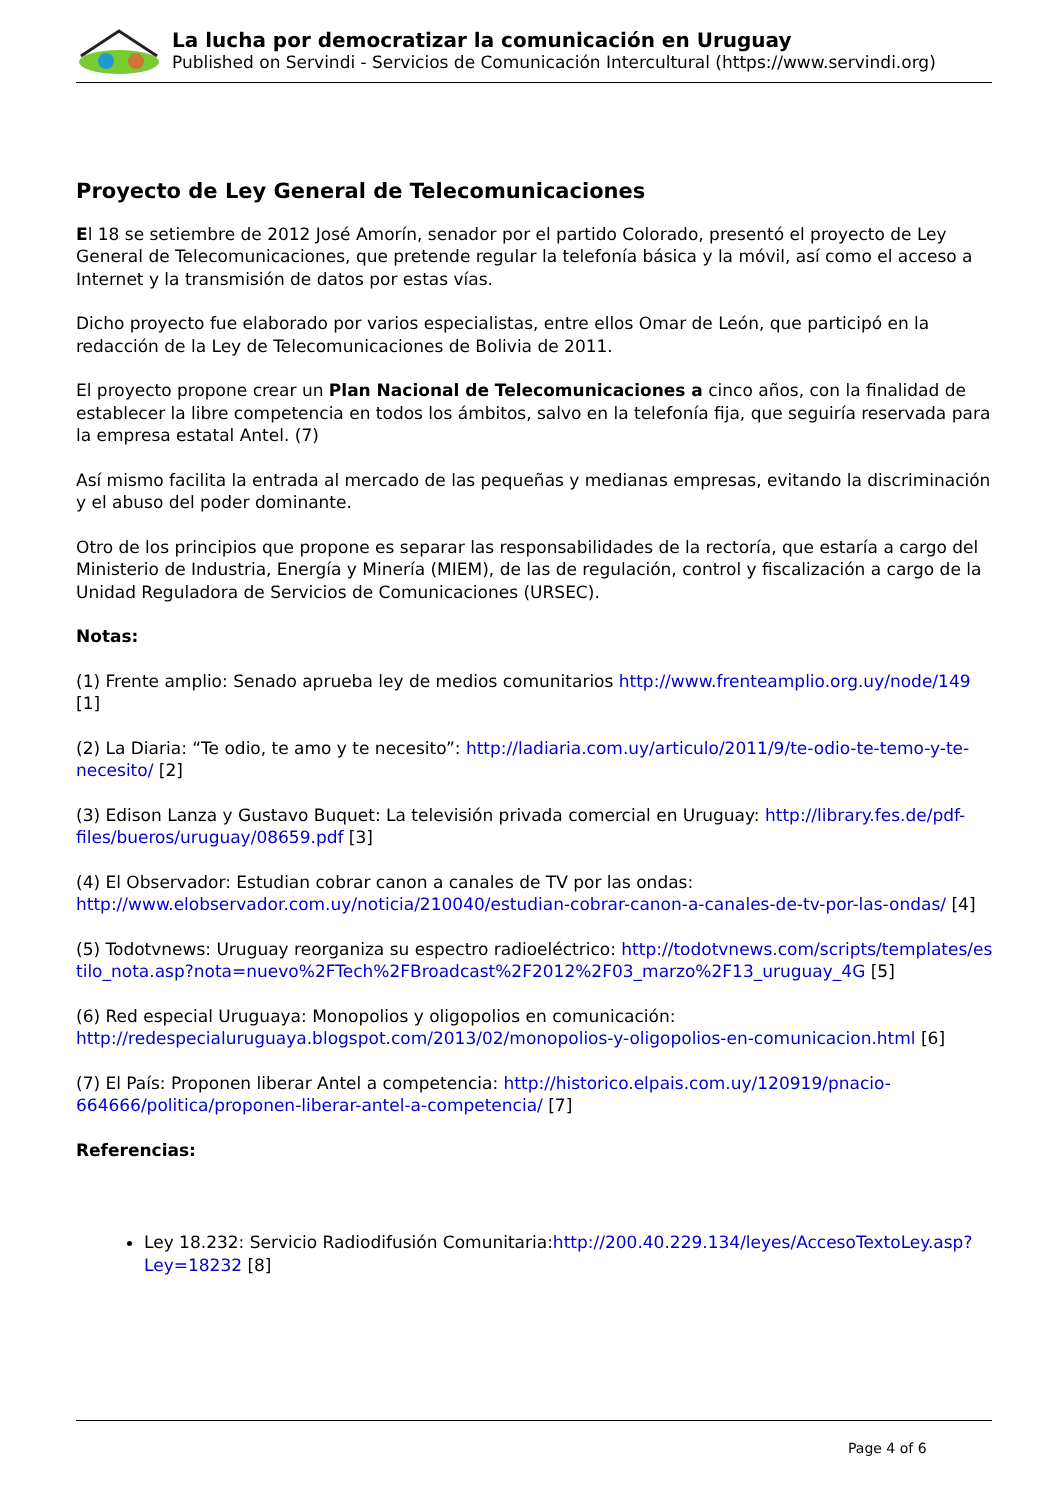La lucha por democratizar la comunicación en Uruguay
Published on Servindi - Servicios de Comunicación Intercultural (https://www.servindi.org)
Proyecto de Ley General de Telecomunicaciones
El 18 se setiembre de 2012 José Amorín, senador por el partido Colorado, presentó el proyecto de Ley General de Telecomunicaciones, que pretende regular la telefonía básica y la móvil, así como el acceso a Internet y la transmisión de datos por estas vías.
Dicho proyecto fue elaborado por varios especialistas, entre ellos Omar de León, que participó en la redacción de la Ley de Telecomunicaciones de Bolivia de 2011.
El proyecto propone crear un Plan Nacional de Telecomunicaciones a cinco años, con la finalidad de establecer la libre competencia en todos los ámbitos, salvo en la telefonía fija, que seguiría reservada para la empresa estatal Antel. (7)
Así mismo facilita la entrada al mercado de las pequeñas y medianas empresas, evitando la discriminación y el abuso del poder dominante.
Otro de los principios que propone es separar las responsabilidades de la rectoría, que estaría a cargo del Ministerio de Industria, Energía y Minería (MIEM), de las de regulación, control y fiscalización a cargo de la Unidad Reguladora de Servicios de Comunicaciones (URSEC).
Notas:
(1) Frente amplio: Senado aprueba ley de medios comunitarios http://www.frenteamplio.org.uy/node/149 [1]
(2) La Diaria: “Te odio, te amo y te necesito”: http://ladiaria.com.uy/articulo/2011/9/te-odio-te-temo-y-te-necesito/ [2]
(3) Edison Lanza y Gustavo Buquet: La televisión privada comercial en Uruguay: http://library.fes.de/pdf-files/bueros/uruguay/08659.pdf [3]
(4) El Observador: Estudian cobrar canon a canales de TV por las ondas: http://www.elobservador.com.uy/noticia/210040/estudian-cobrar-canon-a-canales-de-tv-por-las-ondas/ [4]
(5) Todotvnews: Uruguay reorganiza su espectro radioeléctrico: http://todotvnews.com/scripts/templates/estilo_nota.asp?nota=nuevo%2FTech%2FBroadcast%2F2012%2F03_marzo%2F13_uruguay_4G [5]
(6) Red especial Uruguaya: Monopolios y oligopolios en comunicación: http://redespecialuruguaya.blogspot.com/2013/02/monopolios-y-oligopolios-en-comunicacion.html [6]
(7) El País: Proponen liberar Antel a competencia: http://historico.elpais.com.uy/120919/pnacio-664666/politica/proponen-liberar-antel-a-competencia/ [7]
Referencias:
Ley 18.232: Servicio Radiodifusión Comunitaria:http://200.40.229.134/leyes/AccesoTextoLey.asp?Ley=18232 [8]
Page 4 of 6